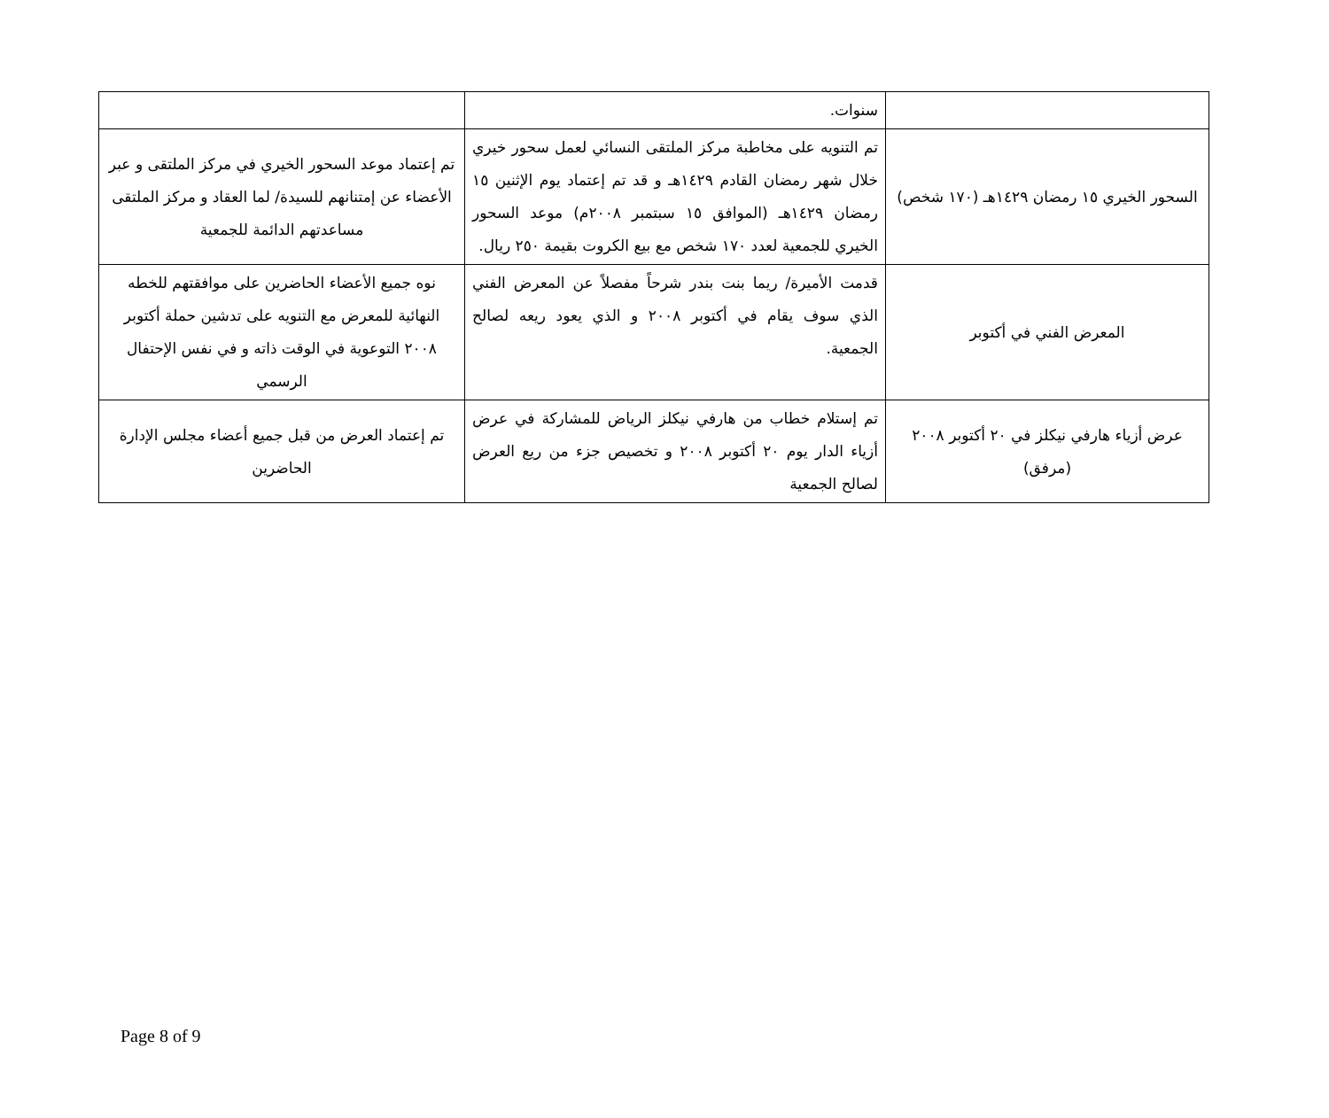| | سنوات. | |
| السحور الخيري ١٥ رمضان ١٤٢٩هـ (١٧٠ شخص) | تم التنويه على مخاطبة مركز الملتقى النسائي لعمل سحور خيري خلال شهر رمضان القادم ١٤٢٩هـ و قد تم إعتماد يوم الإثنين ١٥ رمضان ١٤٢٩هـ (الموافق ١٥ سبتمبر ٢٠٠٨م) موعد السحور الخيري للجمعية لعدد ١٧٠ شخص مع بيع الكروت بقيمة ٢٥٠ ريال. | تم إعتماد موعد السحور الخيري في مركز الملتقى و عبر الأعضاء عن إمتنانهم للسيدة/ لما العقاد و مركز الملتقى مساعدتهم الدائمة للجمعية |
| المعرض الفني في أكتوبر | قدمت الأميرة/ ريما بنت بندر شرحاً مفصلاً عن المعرض الفني الذي سوف يقام في أكتوبر ٢٠٠٨ و الذي يعود ريعه لصالح الجمعية. | نوه جميع الأعضاء الحاضرين على موافقتهم للخطه النهائية للمعرض مع التنويه على تدشين حملة أكتوبر ٢٠٠٨ التوعوية في الوقت ذاته و في نفس الإحتفال الرسمي |
| عرض أزياء هارفي نيكلز في ٢٠ أكتوبر ٢٠٠٨ (مرفق) | تم إستلام خطاب من هارفي نيكلز الرياض للمشاركة في عرض أزياء الدار يوم ٢٠ أكتوبر ٢٠٠٨ و تخصيص جزء من ريع العرض لصالح الجمعية | تم إعتماد العرض من قبل جميع أعضاء مجلس الإدارة الحاضرين |
Page 8 of 9